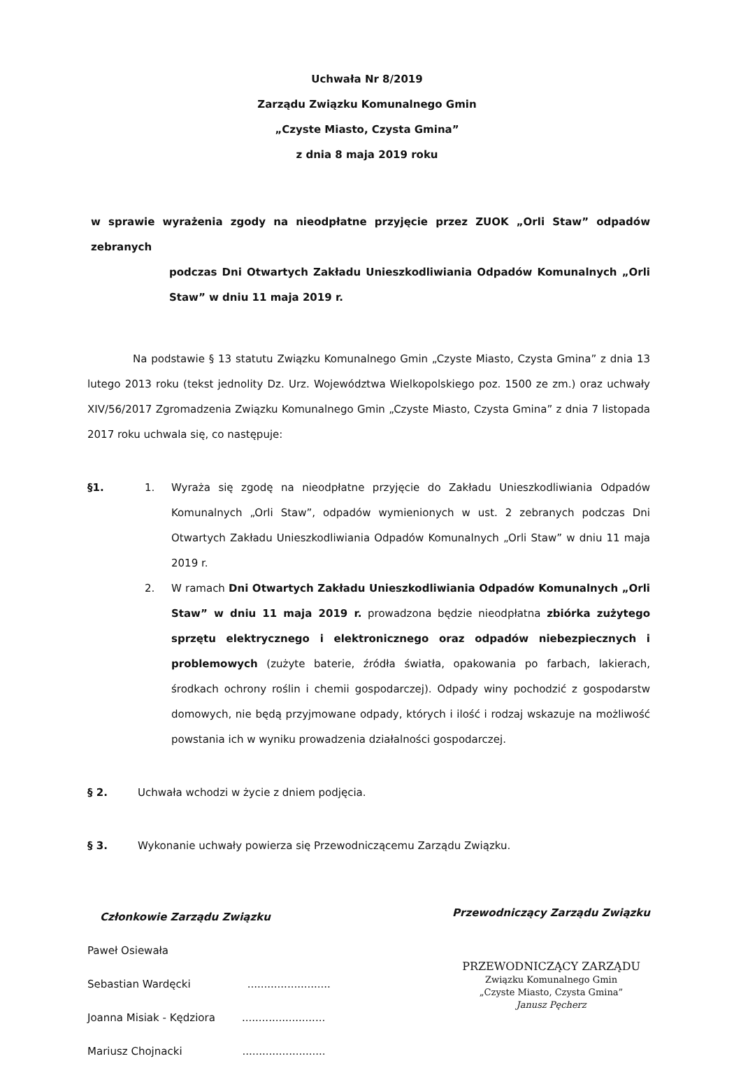Uchwała Nr 8/2019
Zarządu Związku Komunalnego Gmin
„Czyste Miasto, Czysta Gmina”
z dnia 8 maja 2019 roku
w sprawie wyrażenia zgody na nieodpłatne przyjęcie przez ZUOK „Orli Staw” odpadów zebranych
podczas Dni Otwartych Zakładu Unieszkodliwiania Odpadów Komunalnych „Orli Staw” w dniu 11 maja 2019 r.
Na podstawie § 13 statutu Związku Komunalnego Gmin „Czyste Miasto, Czysta Gmina” z dnia 13 lutego 2013 roku (tekst jednolity Dz. Urz. Województwa Wielkopolskiego poz. 1500 ze zm.) oraz uchwały XIV/56/2017 Zgromadzenia Związku Komunalnego Gmin „Czyste Miasto, Czysta Gmina” z dnia 7 listopada 2017 roku uchwala się, co następuje:
§1. 1. Wyraża się zgodę na nieodpłatne przyjęcie do Zakładu Unieszkodliwiania Odpadów Komunalnych „Orli Staw”, odpadów wymienionych w ust. 2 zebranych podczas Dni Otwartych Zakładu Unieszkodliwiania Odpadów Komunalnych „Orli Staw” w dniu 11 maja 2019 r.
2. W ramach Dni Otwartych Zakładu Unieszkodliwiania Odpadów Komunalnych „Orli Staw” w dniu 11 maja 2019 r. prowadzona będzie nieodpłatna zbiórka zużytego sprzętu elektrycznego i elektronicznego oraz odpadów niebezpiecznych i problemowych (zużyte baterie, źródła światła, opakowania po farbach, lakierach, środkach ochrony roślin i chemii gospodarczej). Odpady winy pochodzić z gospodarstw domowych, nie będą przyjmowane odpady, których i ilość i rodzaj wskazuje na możliwość powstania ich w wyniku prowadzenia działalności gospodarczej.
§ 2. Uchwała wchodzi w życie z dniem podjęcia.
§ 3. Wykonanie uchwały powierza się Przewodniczącemu Zarządu Związku.
Członkowie Zarządu Związku
Paweł Osiewała
Sebastian Wardęcki .........................
Joanna Misiak - Kędziora .........................
Mariusz Chojnacki .........................
Przewodniczący Zarządu Związku
PRZEWODNICZĄCY ZARZĄDU
Związku Komunalnego Gmin
„Czyste Miasto, Czysta Gmina”
Janusz Pęcherz